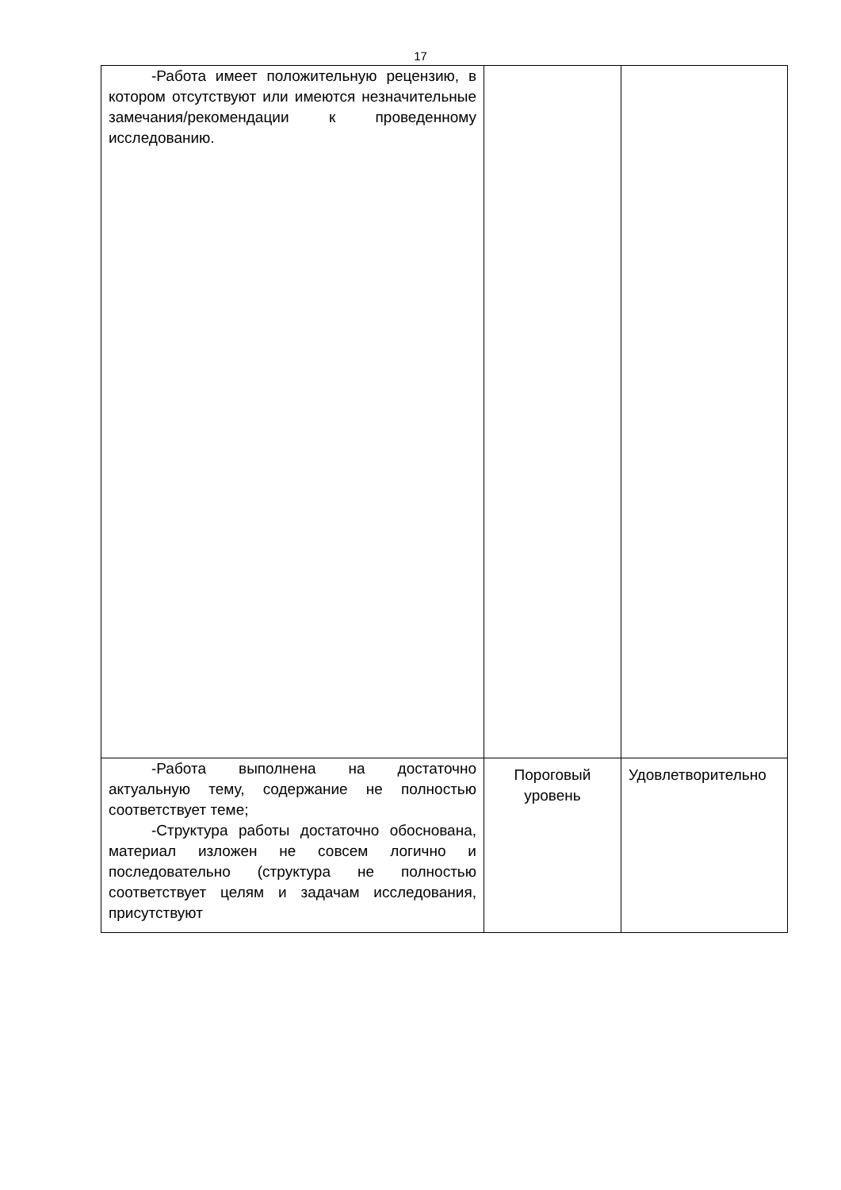17
| -Работа имеет положительную рецензию, в котором отсутствуют или имеются незначительные замечания/рекомендации к проведенному исследованию. | | |
| -Работа выполнена на достаточно актуальную тему, содержание не полностью соответствует теме; -Структура работы достаточно обоснована, материал изложен не совсем логично и последовательно (структура не полностью соответствует целям и задачам исследования, присутствуют | Пороговый уровень | Удовлетворительно |